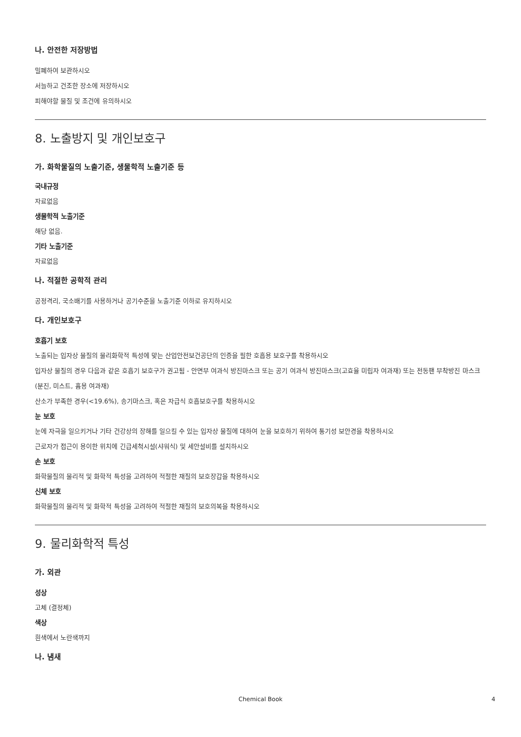나. 안전한 저장방법
밀폐하여 보관하시오
서늘하고 건조한 장소에 저장하시오
피해야할 물질 및 조건에 유의하시오
8. 노출방지 및 개인보호구
가. 화학물질의 노출기준, 생물학적 노출기준 등
국내규정
자료없음
생물학적 노출기준
해당 없음.
기타 노출기준
자료없음
나. 적절한 공학적 관리
공정격리, 국소배기를 사용하거나 공기수준을 노출기준 이하로 유지하시오
다. 개인보호구
호흡기 보호
노출되는 입자상 물질의 물리화학적 특성에 맞는 산업안전보건공단의 인증을 필한 호흡용 보호구를 착용하시오
입자상 물질의 경우 다음과 같은 호흡기 보호구가 권고됨 - 안면부 여과식 방진마스크 또는 공기 여과식 방진마스크(고효율 미립자 여과재) 또는 전동팬 부착방진 마스크(분진, 미스트, 흄용 여과재)
산소가 부족한 경우(<19.6%), 송기마스크, 혹은 자급식 호흡보호구를 착용하시오
눈 보호
눈에 자극을 일으키거나 기타 건강상의 장해를 일으킬 수 있는 입자상 물질에 대하여 눈을 보호하기 위하여 통기성 보안경을 착용하시오
근로자가 접근이 용이한 위치에 긴급세척시설(샤워식) 및 세안설비를 설치하시오
손 보호
화학물질의 물리적 및 화학적 특성을 고려하여 적절한 재질의 보호장갑을 착용하시오
신체 보호
화학물질의 물리적 및 화학적 특성을 고려하여 적절한 재질의 보호의복을 착용하시오
9. 물리화학적 특성
가. 외관
성상
고체 (결정체)
색상
흰색에서 노란색까지
나. 냄새
Chemical Book 4